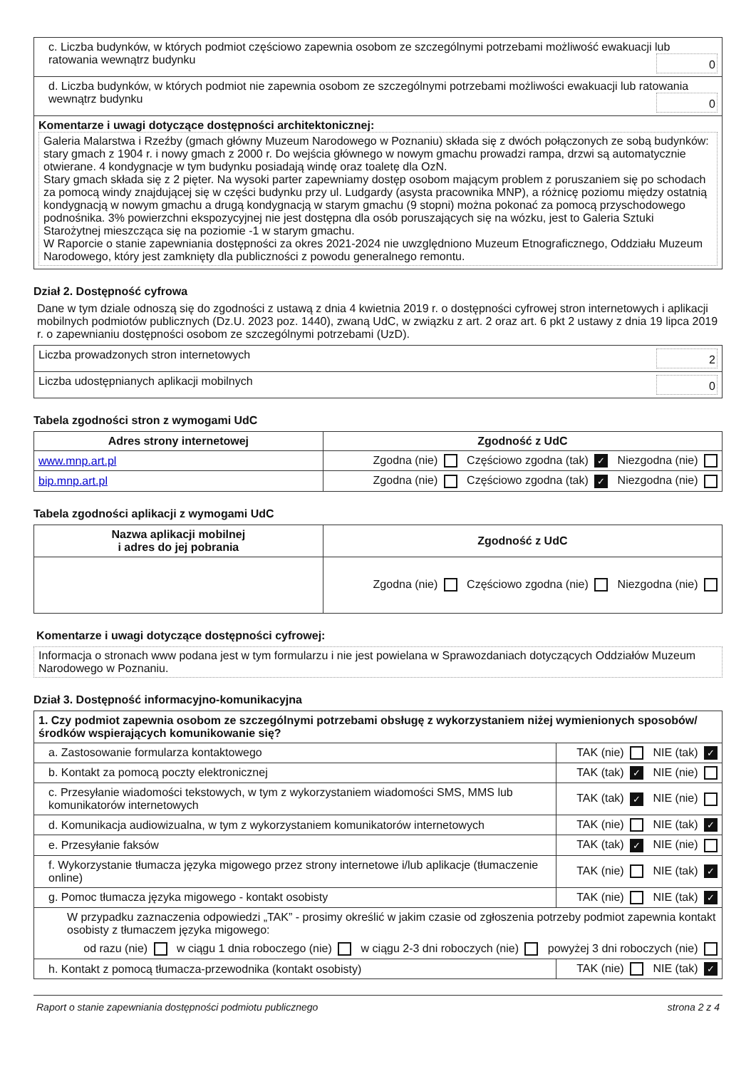| c. Liczba budynków, w których podmiot częściowo zapewnia osobom ze szczególnymi potrzebami możliwość ewakuacji lub ratowania wewnątrz budynku 0 |
| d. Liczba budynków, w których podmiot nie zapewnia osobom ze szczególnymi potrzebami możliwości ewakuacji lub ratowania wewnątrz budynku 0 |
| Komentarze i uwagi dotyczące dostępności architektonicznej: Galeria Malarstwa i Rzeźby (gmach główny Muzeum Narodowego w Poznaniu) składa się z dwóch połączonych ze sobą budynków: stary gmach z 1904 r. i nowy gmach z 2000 r. Do wejścia głównego w nowym gmachu prowadzi rampa, drzwi są automatycznie otwierane. 4 kondygnacje w tym budynku posiadają windę oraz toaletę dla OzN. Stary gmach składa się z 2 pięter. Na wysoki parter zapewniamy dostęp osobom mającym problem z poruszaniem się po schodach za pomocą windy znajdującej się w części budynku przy ul. Ludgardy (asysta pracownika MNP), a różnicę poziomu między ostatnią kondygnacją w nowym gmachu a drugą kondygnacją w starym gmachu (9 stopni) można pokonać za pomocą przyschodowego podnośnika. 3% powierzchni ekspozycyjnej nie jest dostępna dla osób poruszających się na wózku, jest to Galeria Sztuki Starożytnej mieszcząca się na poziomie -1 w starym gmachu. W Raporcie o stanie zapewniania dostępności za okres 2021-2024 nie uwzględniono Muzeum Etnograficznego, Oddziału Muzeum Narodowego, który jest zamknięty dla publiczności z powodu generalnego remontu. |
Dział 2. Dostępność cyfrowa
Dane w tym dziale odnoszą się do zgodności z ustawą z dnia 4 kwietnia 2019 r. o dostępności cyfrowej stron internetowych i aplikacji mobilnych podmiotów publicznych (Dz.U. 2023 poz. 1440), zwaną UdC, w związku z art. 2 oraz art. 6 pkt 2 ustawy z dnia 19 lipca 2019 r. o zapewnianiu dostępności osobom ze szczególnymi potrzebami (UzD).
| Liczba prowadzonych stron internetowych 2 |
| Liczba udostępnianych aplikacji mobilnych 0 |
Tabela zgodności stron z wymogami UdC
| Adres strony internetowej | Zgodność z UdC |
| --- | --- |
| www.mnp.art.pl | Zgodna (nie) Częściowo zgodna (tak) ✓ Niezgodna (nie) |
| bip.mnp.art.pl | Zgodna (nie) Częściowo zgodna (tak) ✓ Niezgodna (nie) |
Tabela zgodności aplikacji z wymogami UdC
| Nazwa aplikacji mobilnej i adres do jej pobrania | Zgodność z UdC |
| --- | --- |
| | Zgodna (nie) Częściowo zgodna (nie) Niezgodna (nie) |
Komentarze i uwagi dotyczące dostępności cyfrowej:
Informacja o stronach www podana jest w tym formularzu i nie jest powielana w Sprawozdaniach dotyczących Oddziałów Muzeum Narodowego w Poznaniu.
Dział 3. Dostępność informacyjno-komunikacyjna
| 1. Czy podmiot zapewnia osobom ze szczególnymi potrzebami obsługę z wykorzystaniem niżej wymienionych sposobów/ środków wspierających komunikowanie się? | |
| a. Zastosowanie formularza kontaktowego | TAK (nie) NIE (tak) ✓ |
| b. Kontakt za pomocą poczty elektronicznej | TAK (tak) ✓ NIE (nie) |
| c. Przesyłanie wiadomości tekstowych, w tym z wykorzystaniem wiadomości SMS, MMS lub komunikatorów internetowych | TAK (tak) ✓ NIE (nie) |
| d. Komunikacja audiowizualna, w tym z wykorzystaniem komunikatorów internetowych | TAK (nie) NIE (tak) ✓ |
| e. Przesyłanie faksów | TAK (tak) ✓ NIE (nie) |
| f. Wykorzystanie tłumacza języka migowego przez strony internetowe i/lub aplikacje (tłumaczenie online) | TAK (nie) NIE (tak) ✓ |
| g. Pomoc tłumacza języka migowego - kontakt osobisty | TAK (nie) NIE (tak) ✓ |
| W przypadku zaznaczenia odpowiedzi „TAK” - prosimy określić w jakim czasie od zgłoszenia potrzeby podmiot zapewnia kontakt osobisty z tłumaczem języka migowego: od razu (nie) w ciągu 1 dnia roboczego (nie) w ciągu 2-3 dni roboczych (nie) powyżej 3 dni roboczych (nie) | |
| h. Kontakt z pomocą tłumacza-przewodnika (kontakt osobisty) | TAK (nie) NIE (tak) ✓ |
Raport o stanie zapewniania dostępności podmiotu publicznego strona 2 z 4